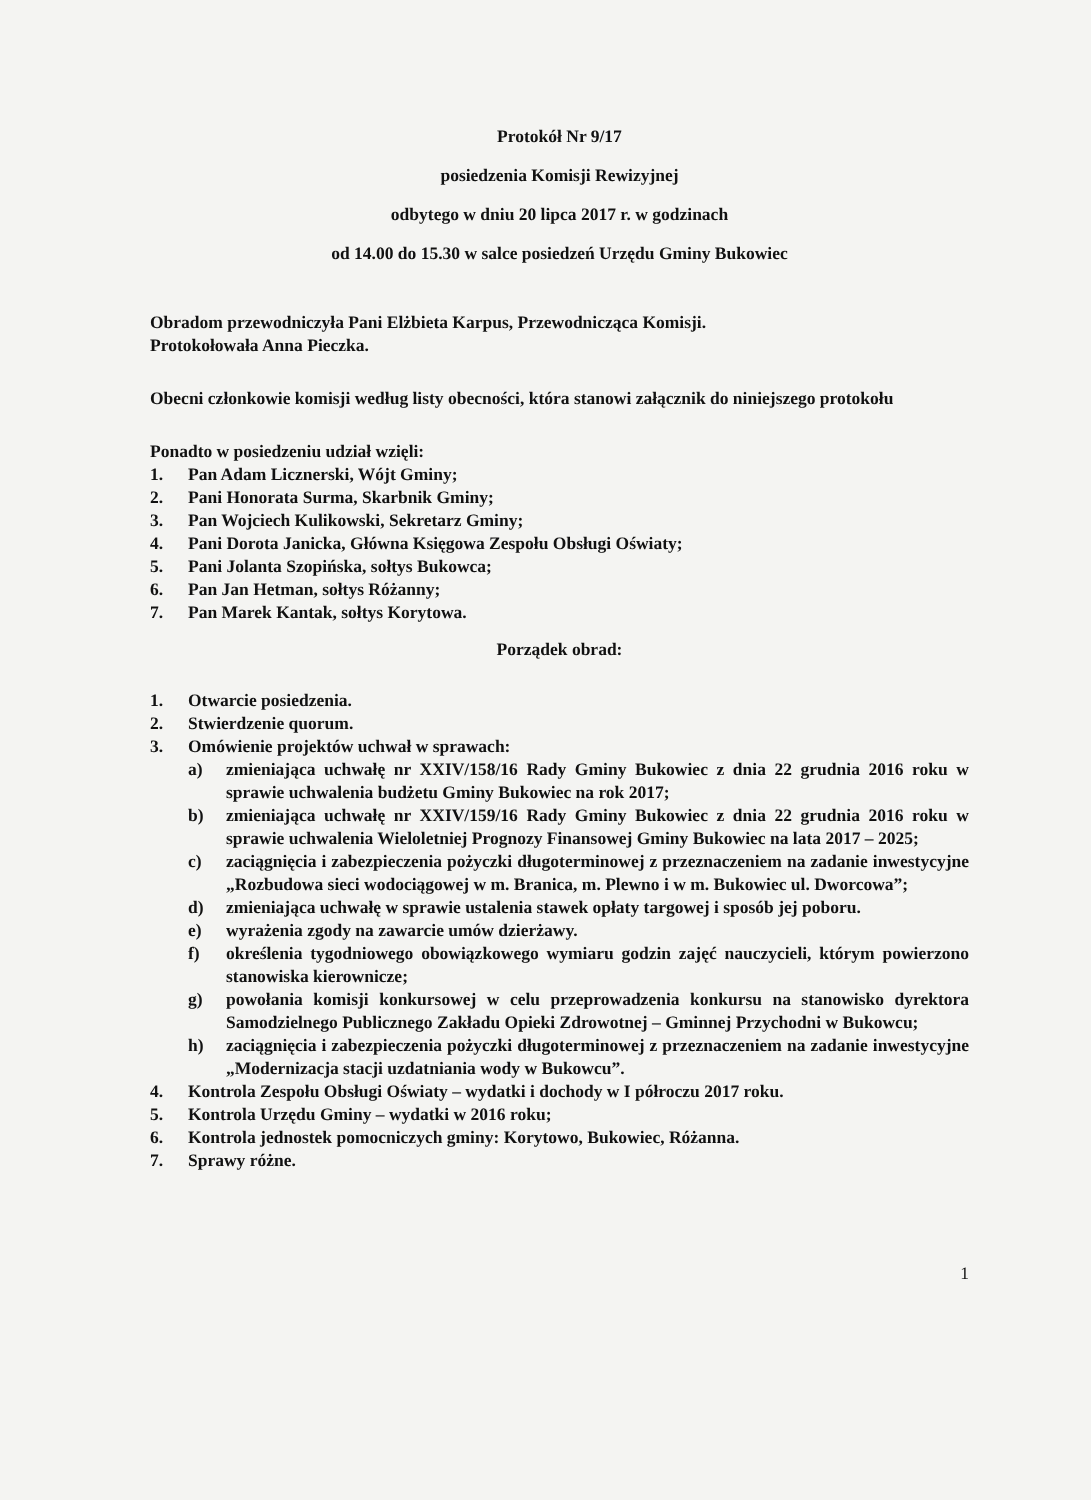Protokół Nr 9/17
posiedzenia Komisji Rewizyjnej
odbytego w dniu 20 lipca 2017 r. w godzinach
od 14.00 do 15.30 w salce posiedzeń Urzędu Gminy Bukowiec
Obradom przewodniczyła Pani Elżbieta Karpus, Przewodnicząca Komisji.
Protokołowała Anna Pieczka.
Obecni członkowie komisji według listy obecności, która stanowi załącznik do niniejszego protokołu
Ponadto w posiedzeniu udział wzięli:
1. Pan Adam Licznerski, Wójt Gminy;
2. Pani Honorata Surma, Skarbnik Gminy;
3. Pan Wojciech Kulikowski, Sekretarz Gminy;
4. Pani Dorota Janicka, Główna Księgowa Zespołu Obsługi Oświaty;
5. Pani Jolanta Szopińska, sołtys Bukowca;
6. Pan Jan Hetman, sołtys Różanny;
7. Pan Marek Kantak, sołtys Korytowa.
Porządek obrad:
1. Otwarcie posiedzenia.
2. Stwierdzenie quorum.
3. Omówienie projektów uchwał w sprawach:
a) zmieniająca uchwałę nr XXIV/158/16 Rady Gminy Bukowiec z dnia 22 grudnia 2016 roku w sprawie uchwalenia budżetu Gminy Bukowiec na rok 2017;
b) zmieniająca uchwałę nr XXIV/159/16 Rady Gminy Bukowiec z dnia 22 grudnia 2016 roku w sprawie uchwalenia Wieloletniej Prognozy Finansowej Gminy Bukowiec na lata 2017 – 2025;
c) zaciągnięcia i zabezpieczenia pożyczki długoterminowej z przeznaczeniem na zadanie inwestycyjne „Rozbudowa sieci wodociągowej w m. Branica, m. Plewno i w m. Bukowiec ul. Dworcowa”;
d) zmieniająca uchwałę w sprawie ustalenia stawek opłaty targowej i sposób jej poboru.
e) wyrażenia zgody na zawarcie umów dzierżawy.
f) określenia tygodniowego obowiązkowego wymiaru godzin zajęć nauczycieli, którym powierzono stanowiska kierownicze;
g) powołania komisji konkursowej w celu przeprowadzenia konkursu na stanowisko dyrektora Samodzielnego Publicznego Zakładu Opieki Zdrowotnej – Gminnej Przychodni w Bukowcu;
h) zaciągnięcia i zabezpieczenia pożyczki długoterminowej z przeznaczeniem na zadanie inwestycyjne „Modernizacja stacji uzdatniania wody w Bukowcu”.
4. Kontrola Zespołu Obsługi Oświaty – wydatki i dochody w I półroczu 2017 roku.
5. Kontrola Urzędu Gminy – wydatki w 2016 roku;
6. Kontrola jednostek pomocniczych gminy: Korytowo, Bukowiec, Różanna.
7. Sprawy różne.
1